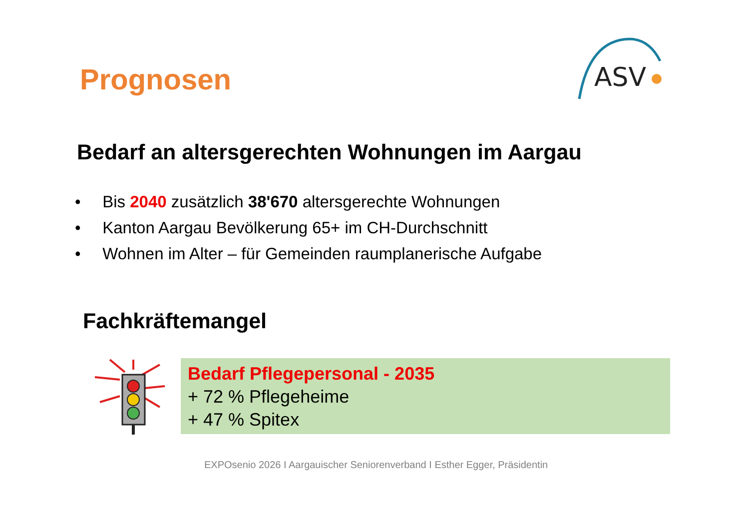Prognosen
ASV
Bedarf an altersgerechten Wohnungen im Aargau
• Bis 2040 zusätzlich 38'670 altersgerechte Wohnungen
• Kanton Aargau Bevölkerung 65+ im CH-Durchschnitt
• Wohnen im Alter – für Gemeinden raumplanerische Aufgabe
Fachkräftemangel
Bedarf Pflegepersonal - 2035
+ 72 % Pflegeheime
+ 47 % Spitex
EXPOsenio 2026 I Aargauischer Seniorenverband I Esther Egger, Präsidentin